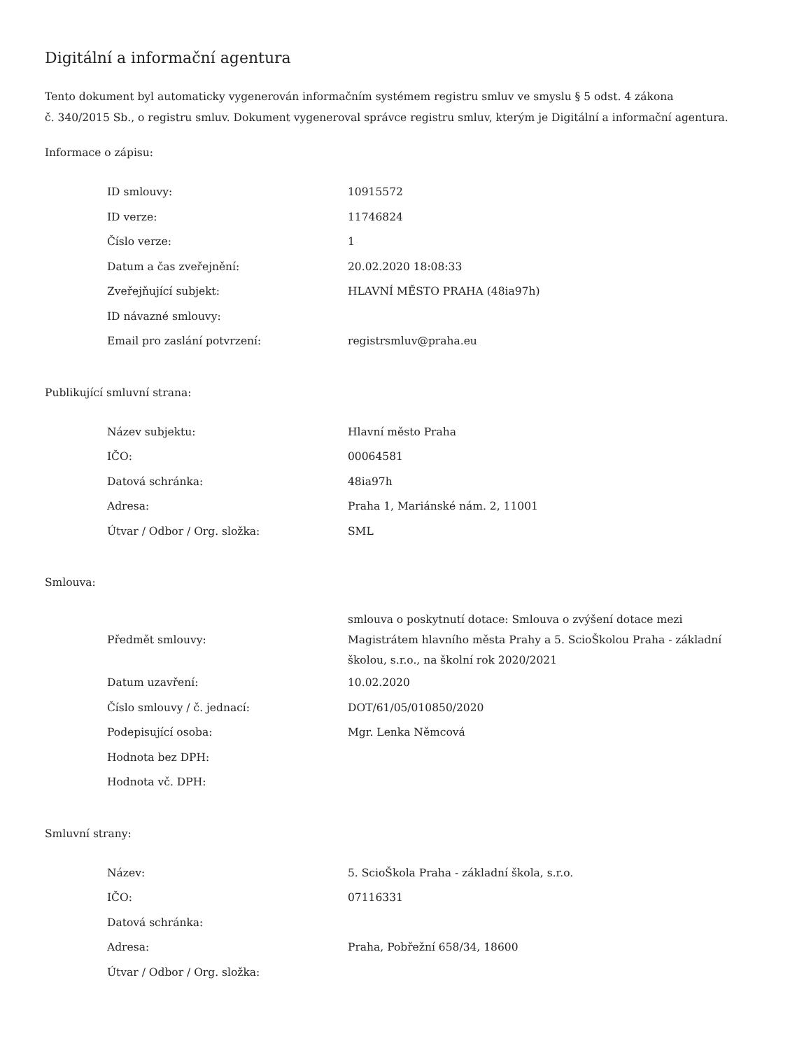Digitální a informační agentura
Tento dokument byl automaticky vygenerován informačním systémem registru smluv ve smyslu § 5 odst. 4 zákona
č. 340/2015 Sb., o registru smluv. Dokument vygeneroval správce registru smluv, kterým je Digitální a informační agentura.
Informace o zápisu:
| ID smlouvy: | 10915572 |
| ID verze: | 11746824 |
| Číslo verze: | 1 |
| Datum a čas zveřejnění: | 20.02.2020 18:08:33 |
| Zveřejňující subjekt: | HLAVNÍ MĚSTO PRAHA (48ia97h) |
| ID návazné smlouvy: | |
| Email pro zaslání potvrzení: | registrsmluv@praha.eu |
Publikující smluvní strana:
| Název subjektu: | Hlavní město Praha |
| IČO: | 00064581 |
| Datová schránka: | 48ia97h |
| Adresa: | Praha 1, Mariánské nám. 2, 11001 |
| Útvar / Odbor / Org. složka: | SML |
Smlouva:
| Předmět smlouvy: | smlouva o poskytnutí dotace: Smlouva o zvýšení dotace mezi Magistrátem hlavního města Prahy a 5. ScioŠkolou Praha - základní školou, s.r.o., na školní rok 2020/2021 |
| Datum uzavření: | 10.02.2020 |
| Číslo smlouvy / č. jednací: | DOT/61/05/010850/2020 |
| Podepisující osoba: | Mgr. Lenka Němcová |
| Hodnota bez DPH: | |
| Hodnota vč. DPH: | |
Smluvní strany:
| Název: | 5. ScioŠkola Praha - základní škola, s.r.o. |
| IČO: | 07116331 |
| Datová schránka: | |
| Adresa: | Praha, Pobřežní 658/34, 18600 |
| Útvar / Odbor / Org. složka: | |